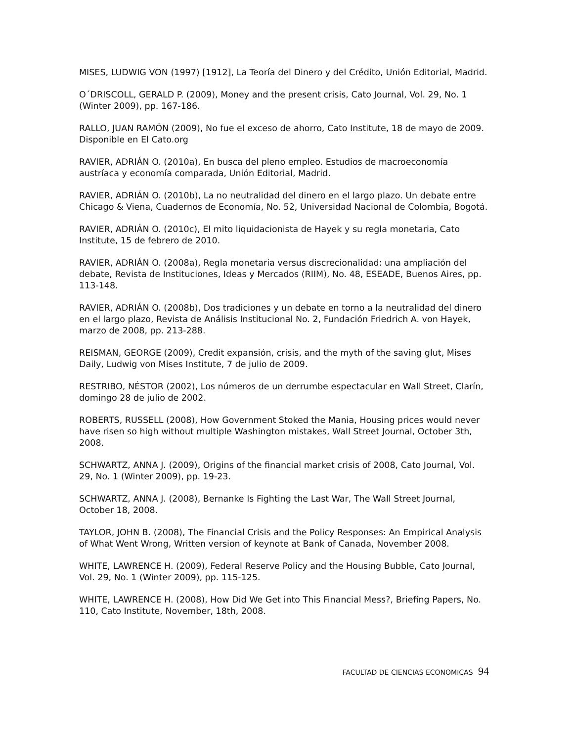MISES, LUDWIG VON (1997) [1912], La Teoría del Dinero y del Crédito, Unión Editorial, Madrid.
O´DRISCOLL, GERALD P. (2009), Money and the present crisis, Cato Journal, Vol. 29, No. 1 (Winter 2009), pp. 167-186.
RALLO, JUAN RAMÓN (2009), No fue el exceso de ahorro, Cato Institute, 18 de mayo de 2009. Disponible en El Cato.org
RAVIER, ADRIÁN O. (2010a), En busca del pleno empleo. Estudios de macroeconomía austríaca y economía comparada, Unión Editorial, Madrid.
RAVIER, ADRIÁN O. (2010b), La no neutralidad del dinero en el largo plazo. Un debate entre Chicago & Viena, Cuadernos de Economía, No. 52, Universidad Nacional de Colombia, Bogotá.
RAVIER, ADRIÁN O. (2010c), El mito liquidacionista de Hayek y su regla monetaria, Cato Institute, 15 de febrero de 2010.
RAVIER, ADRIÁN O. (2008a), Regla monetaria versus discrecionalidad: una ampliación del debate, Revista de Instituciones, Ideas y Mercados (RIIM), No. 48, ESEADE, Buenos Aires, pp. 113-148.
RAVIER, ADRIÁN O. (2008b), Dos tradiciones y un debate en torno a la neutralidad del dinero en el largo plazo, Revista de Análisis Institucional No. 2, Fundación Friedrich A. von Hayek, marzo de 2008, pp. 213-288.
REISMAN, GEORGE (2009), Credit expansión, crisis, and the myth of the saving glut, Mises Daily, Ludwig von Mises Institute, 7 de julio de 2009.
RESTRIBO, NÉSTOR (2002), Los números de un derrumbe espectacular en Wall Street, Clarín, domingo 28 de julio de 2002.
ROBERTS, RUSSELL (2008), How Government Stoked the Mania, Housing prices would never have risen so high without multiple Washington mistakes, Wall Street Journal, October 3th, 2008.
SCHWARTZ, ANNA J. (2009), Origins of the financial market crisis of 2008, Cato Journal, Vol. 29, No. 1 (Winter 2009), pp. 19-23.
SCHWARTZ, ANNA J. (2008), Bernanke Is Fighting the Last War, The Wall Street Journal, October 18, 2008.
TAYLOR, JOHN B. (2008), The Financial Crisis and the Policy Responses: An Empirical Analysis of What Went Wrong, Written version of keynote at Bank of Canada, November 2008.
WHITE, LAWRENCE H. (2009), Federal Reserve Policy and the Housing Bubble, Cato Journal, Vol. 29, No. 1 (Winter 2009), pp. 115-125.
WHITE, LAWRENCE H. (2008), How Did We Get into This Financial Mess?, Briefing Papers, No. 110, Cato Institute, November, 18th, 2008.
FACULTAD DE CIENCIAS ECONOMICAS 94